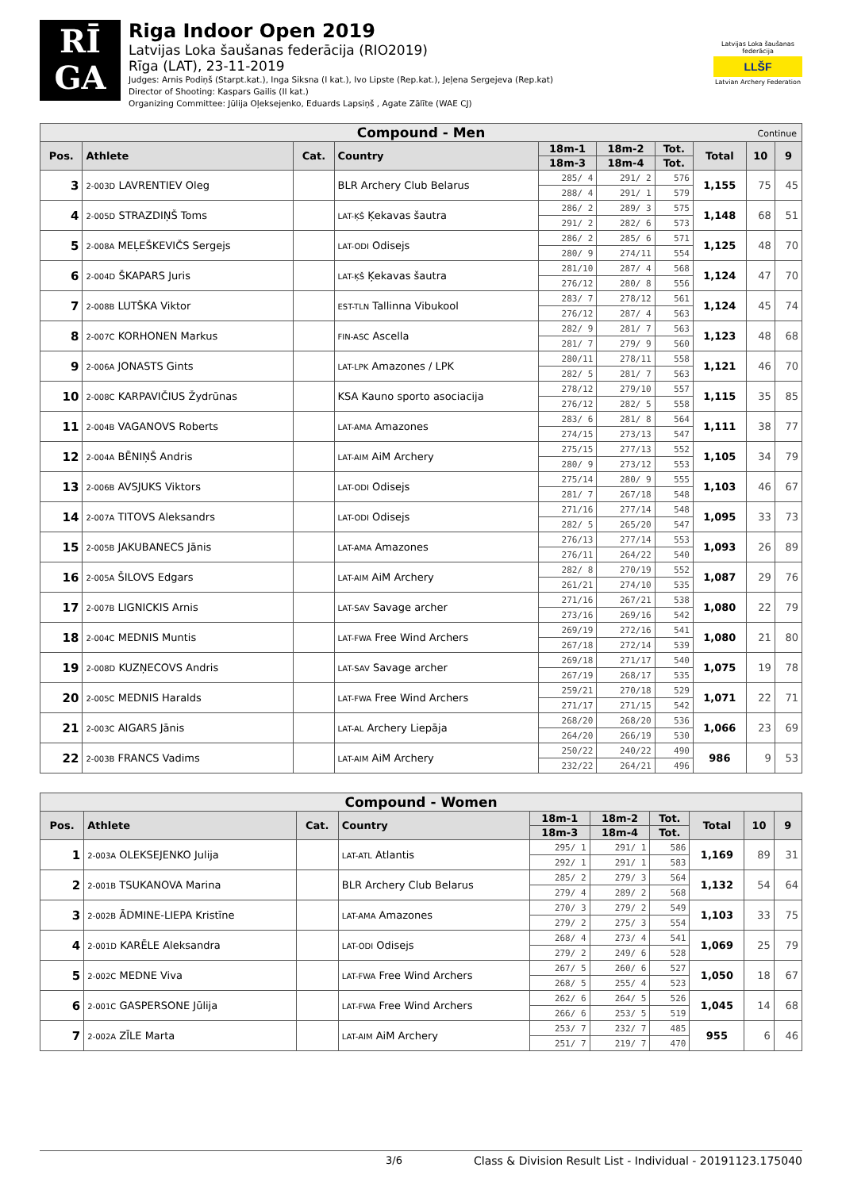RĪ
GA
Riga Indoor Open 2019
Latvijas Loka šaušanas federācija (RIO2019)
Rīga (LAT), 23-11-2019
Judges: Arnis Podiņš (Starpt.kat.), Inga Siksna (I kat.), Ivo Lipste (Rep.kat.), Jeļena Sergejeva (Rep.kat)
Director of Shooting: Kaspars Gailis (II kat.)
Organizing Committee: Jūlija Oļeksejenko, Eduards Lapsiņš , Agate Zālīte (WAE CJ)
Latvijas Loka šaušanas federācija
LLŠF
Latvian Archery Federation
| Compound - Men Continue | | | | | | | | | |
| --- | --- | --- | --- | --- | --- | --- | --- | --- | --- |
| Pos. | Athlete | Cat. | Country | 18m-1 | 18m-2 | Tot. | Total | 10 | 9 |
| | | | | 18m-3 | 18m-4 | Tot. | | | |
| 3 | 2-003D LAVRENTIEV Oleg | | BLR Archery Club Belarus | 285/ 4 | 291/ 2 | 576 | 1,155 | 75 | 45 |
| | | | | 288/ 4 | 291/ 1 | 579 | | | |
| 4 | 2-005D STRAZDIŅŠ Toms | | LAT-ĶŠ Ķekavas šautra | 286/ 2 | 289/ 3 | 575 | 1,148 | 68 | 51 |
| | | | | 291/ 2 | 282/ 6 | 573 | | | |
| 5 | 2-008A MEĻEŠKEVIČS Sergejs | | LAT-ODI Odisejs | 286/ 2 | 285/ 6 | 571 | 1,125 | 48 | 70 |
| | | | | 280/ 9 | 274/11 | 554 | | | |
| 6 | 2-004D ŠKAPARS Juris | | LAT-ĶŠ Ķekavas šautra | 281/10 | 287/ 4 | 568 | 1,124 | 47 | 70 |
| | | | | 276/12 | 280/ 8 | 556 | | | |
| 7 | 2-008B LUTŠKA Viktor | | EST-TLN Tallinna Vibukool | 283/ 7 | 278/12 | 561 | 1,124 | 45 | 74 |
| | | | | 276/12 | 287/ 4 | 563 | | | |
| 8 | 2-007C KORHONEN Markus | | FIN-ASC Ascella | 282/ 9 | 281/ 7 | 563 | 1,123 | 48 | 68 |
| | | | | 281/ 7 | 279/ 9 | 560 | | | |
| 9 | 2-006A JONASTS Gints | | LAT-LPK Amazones / LPK | 280/11 | 278/11 | 558 | 1,121 | 46 | 70 |
| | | | | 282/ 5 | 281/ 7 | 563 | | | |
| 10 | 2-008C KARPAVIČIUS Žydrūnas | | KSA Kauno sporto asociacija | 278/12 | 279/10 | 557 | 1,115 | 35 | 85 |
| | | | | 276/12 | 282/ 5 | 558 | | | |
| 11 | 2-004B VAGANOVS Roberts | | LAT-AMA Amazones | 283/ 6 | 281/ 8 | 564 | 1,111 | 38 | 77 |
| | | | | 274/15 | 273/13 | 547 | | | |
| 12 | 2-004A BĒNIŅŠ Andris | | LAT-AIM AiM Archery | 275/15 | 277/13 | 552 | 1,105 | 34 | 79 |
| | | | | 280/ 9 | 273/12 | 553 | | | |
| 13 | 2-006B AVSJUKS Viktors | | LAT-ODI Odisejs | 275/14 | 280/ 9 | 555 | 1,103 | 46 | 67 |
| | | | | 281/ 7 | 267/18 | 548 | | | |
| 14 | 2-007A TITOVS Aleksandrs | | LAT-ODI Odisejs | 271/16 | 277/14 | 548 | 1,095 | 33 | 73 |
| | | | | 282/ 5 | 265/20 | 547 | | | |
| 15 | 2-005B JAKUBANECS Jānis | | LAT-AMA Amazones | 276/13 | 277/14 | 553 | 1,093 | 26 | 89 |
| | | | | 276/11 | 264/22 | 540 | | | |
| 16 | 2-005A ŠILOVS Edgars | | LAT-AIM AiM Archery | 282/ 8 | 270/19 | 552 | 1,087 | 29 | 76 |
| | | | | 261/21 | 274/10 | 535 | | | |
| 17 | 2-007B LIGNICKIS Arnis | | LAT-SAV Savage archer | 271/16 | 267/21 | 538 | 1,080 | 22 | 79 |
| | | | | 273/16 | 269/16 | 542 | | | |
| 18 | 2-004C MEDNIS Muntis | | LAT-FWA Free Wind Archers | 269/19 | 272/16 | 541 | 1,080 | 21 | 80 |
| | | | | 267/18 | 272/14 | 539 | | | |
| 19 | 2-008D KUZŅECOVS Andris | | LAT-SAV Savage archer | 269/18 | 271/17 | 540 | 1,075 | 19 | 78 |
| | | | | 267/19 | 268/17 | 535 | | | |
| 20 | 2-005C MEDNIS Haralds | | LAT-FWA Free Wind Archers | 259/21 | 270/18 | 529 | 1,071 | 22 | 71 |
| | | | | 271/17 | 271/15 | 542 | | | |
| 21 | 2-003C AIGARS Jānis | | LAT-AL Archery Liepāja | 268/20 | 268/20 | 536 | 1,066 | 23 | 69 |
| | | | | 264/20 | 266/19 | 530 | | | |
| 22 | 2-003B FRANCS Vadims | | LAT-AIM AiM Archery | 250/22 | 240/22 | 490 | 986 | 9 | 53 |
| | | | | 232/22 | 264/21 | 496 | | | |
| Compound - Women | | | | | | | | | |
| --- | --- | --- | --- | --- | --- | --- | --- | --- | --- |
| Pos. | Athlete | Cat. | Country | 18m-1 | 18m-2 | Tot. | Total | 10 | 9 |
| | | | | 18m-3 | 18m-4 | Tot. | | | |
| 1 | 2-003A OLEKSEJENKO Julija | | LAT-ATL Atlantis | 295/ 1 | 291/ 1 | 586 | 1,169 | 89 | 31 |
| | | | | 292/ 1 | 291/ 1 | 583 | | | |
| 2 | 2-001B TSUKANOVA Marina | | BLR Archery Club Belarus | 285/ 2 | 279/ 3 | 564 | 1,132 | 54 | 64 |
| | | | | 279/ 4 | 289/ 2 | 568 | | | |
| 3 | 2-002B ĀDMINE-LIEPA Kristīne | | LAT-AMA Amazones | 270/ 3 | 279/ 2 | 549 | 1,103 | 33 | 75 |
| | | | | 279/ 2 | 275/ 3 | 554 | | | |
| 4 | 2-001D KARĒLE Aleksandra | | LAT-ODI Odisejs | 268/ 4 | 273/ 4 | 541 | 1,069 | 25 | 79 |
| | | | | 279/ 2 | 249/ 6 | 528 | | | |
| 5 | 2-002C MEDNE Viva | | LAT-FWA Free Wind Archers | 267/ 5 | 260/ 6 | 527 | 1,050 | 18 | 67 |
| | | | | 268/ 5 | 255/ 4 | 523 | | | |
| 6 | 2-001C GASPERSONE Jūlija | | LAT-FWA Free Wind Archers | 262/ 6 | 264/ 5 | 526 | 1,045 | 14 | 68 |
| | | | | 266/ 6 | 253/ 5 | 519 | | | |
| 7 | 2-002A ZĪLE Marta | | LAT-AIM AiM Archery | 253/ 7 | 232/ 7 | 485 | 955 | 6 | 46 |
| | | | | 251/ 7 | 219/ 7 | 470 | | | |
3/6 Class & Division Result List - Individual - 20191123.175040